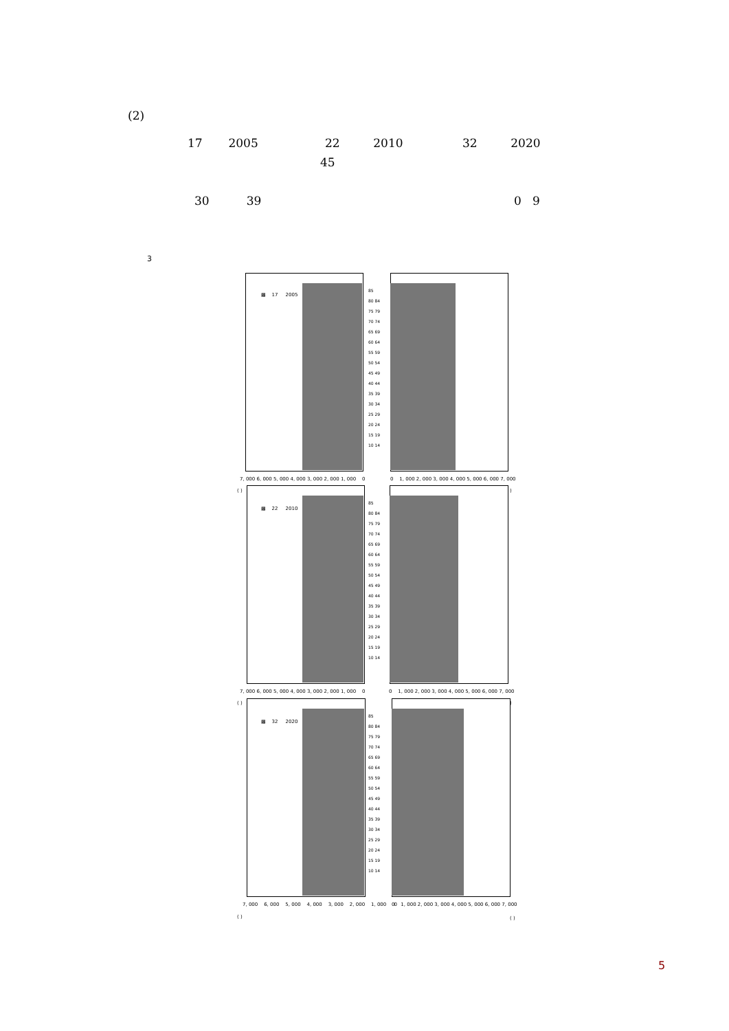(2)
17 2005 22 2010 32 2020
45
30 39 0 9
3
▩ 17 2005
85
80 84
75 79
70 74
65 69
60 64
55 59
50 54
45 49
40 44
35 39
30 34
25 29
20 24
15 19
10 14
7, 000 6, 000 5, 000 4, 000 3, 000 2, 000 1, 000 0 0 1, 000 2, 000 3, 000 4, 000 5, 000 6, 000 7, 000
( ) ( )
▩ 22 2010
85
80 84
75 79
70 74
65 69
60 64
55 59
50 54
45 49
40 44
35 39
30 34
25 29
20 24
15 19
10 14
7, 000 6, 000 5, 000 4, 000 3, 000 2, 000 1, 000 0 0 1, 000 2, 000 3, 000 4, 000 5, 000 6, 000 7, 000
( ) ( )
▩ 32 2020
85
80 84
75 79
70 74
65 69
60 64
55 59
50 54
45 49
40 44
35 39
30 34
25 29
20 24
15 19
10 14
7, 000 6, 000 5, 000 4, 000 3, 000 2, 000 1, 000 0 0 1, 000 2, 000 3, 000 4, 000 5, 000 6, 000 7, 000
( ) ( )
5